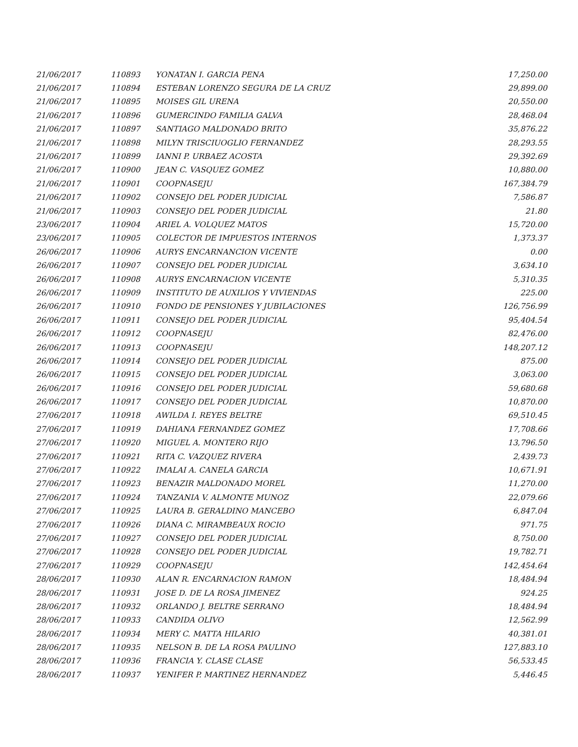| 21/06/2017 | 110893 | YONATAN I. GARCIA PENA | 17,250.00 |
| 21/06/2017 | 110894 | ESTEBAN LORENZO SEGURA DE LA CRUZ | 29,899.00 |
| 21/06/2017 | 110895 | MOISES GIL URENA | 20,550.00 |
| 21/06/2017 | 110896 | GUMERCINDO FAMILIA GALVA | 28,468.04 |
| 21/06/2017 | 110897 | SANTIAGO MALDONADO BRITO | 35,876.22 |
| 21/06/2017 | 110898 | MILYN TRISCIUOGLIO FERNANDEZ | 28,293.55 |
| 21/06/2017 | 110899 | IANNI P. URBAEZ ACOSTA | 29,392.69 |
| 21/06/2017 | 110900 | JEAN C. VASQUEZ GOMEZ | 10,880.00 |
| 21/06/2017 | 110901 | COOPNASEJU | 167,384.79 |
| 21/06/2017 | 110902 | CONSEJO DEL PODER JUDICIAL | 7,586.87 |
| 21/06/2017 | 110903 | CONSEJO DEL PODER JUDICIAL | 21.80 |
| 23/06/2017 | 110904 | ARIEL A. VOLQUEZ MATOS | 15,720.00 |
| 23/06/2017 | 110905 | COLECTOR DE IMPUESTOS INTERNOS | 1,373.37 |
| 26/06/2017 | 110906 | AURYS ENCARNANCION VICENTE | 0.00 |
| 26/06/2017 | 110907 | CONSEJO DEL PODER JUDICIAL | 3,634.10 |
| 26/06/2017 | 110908 | AURYS ENCARNACION VICENTE | 5,310.35 |
| 26/06/2017 | 110909 | INSTITUTO DE AUXILIOS Y VIVIENDAS | 225.00 |
| 26/06/2017 | 110910 | FONDO DE PENSIONES Y JUBILACIONES | 126,756.99 |
| 26/06/2017 | 110911 | CONSEJO DEL PODER JUDICIAL | 95,404.54 |
| 26/06/2017 | 110912 | COOPNASEJU | 82,476.00 |
| 26/06/2017 | 110913 | COOPNASEJU | 148,207.12 |
| 26/06/2017 | 110914 | CONSEJO DEL PODER JUDICIAL | 875.00 |
| 26/06/2017 | 110915 | CONSEJO DEL PODER JUDICIAL | 3,063.00 |
| 26/06/2017 | 110916 | CONSEJO DEL PODER JUDICIAL | 59,680.68 |
| 26/06/2017 | 110917 | CONSEJO DEL PODER JUDICIAL | 10,870.00 |
| 27/06/2017 | 110918 | AWILDA I. REYES BELTRE | 69,510.45 |
| 27/06/2017 | 110919 | DAHIANA FERNANDEZ GOMEZ | 17,708.66 |
| 27/06/2017 | 110920 | MIGUEL A. MONTERO RIJO | 13,796.50 |
| 27/06/2017 | 110921 | RITA C. VAZQUEZ RIVERA | 2,439.73 |
| 27/06/2017 | 110922 | IMALAI A. CANELA GARCIA | 10,671.91 |
| 27/06/2017 | 110923 | BENAZIR MALDONADO MOREL | 11,270.00 |
| 27/06/2017 | 110924 | TANZANIA V. ALMONTE MUNOZ | 22,079.66 |
| 27/06/2017 | 110925 | LAURA B. GERALDINO MANCEBO | 6,847.04 |
| 27/06/2017 | 110926 | DIANA C. MIRAMBEAUX ROCIO | 971.75 |
| 27/06/2017 | 110927 | CONSEJO DEL PODER JUDICIAL | 8,750.00 |
| 27/06/2017 | 110928 | CONSEJO DEL PODER JUDICIAL | 19,782.71 |
| 27/06/2017 | 110929 | COOPNASEJU | 142,454.64 |
| 28/06/2017 | 110930 | ALAN R. ENCARNACION RAMON | 18,484.94 |
| 28/06/2017 | 110931 | JOSE D. DE LA ROSA JIMENEZ | 924.25 |
| 28/06/2017 | 110932 | ORLANDO J. BELTRE SERRANO | 18,484.94 |
| 28/06/2017 | 110933 | CANDIDA OLIVO | 12,562.99 |
| 28/06/2017 | 110934 | MERY C. MATTA HILARIO | 40,381.01 |
| 28/06/2017 | 110935 | NELSON B. DE LA ROSA PAULINO | 127,883.10 |
| 28/06/2017 | 110936 | FRANCIA Y. CLASE CLASE | 56,533.45 |
| 28/06/2017 | 110937 | YENIFER P. MARTINEZ HERNANDEZ | 5,446.45 |